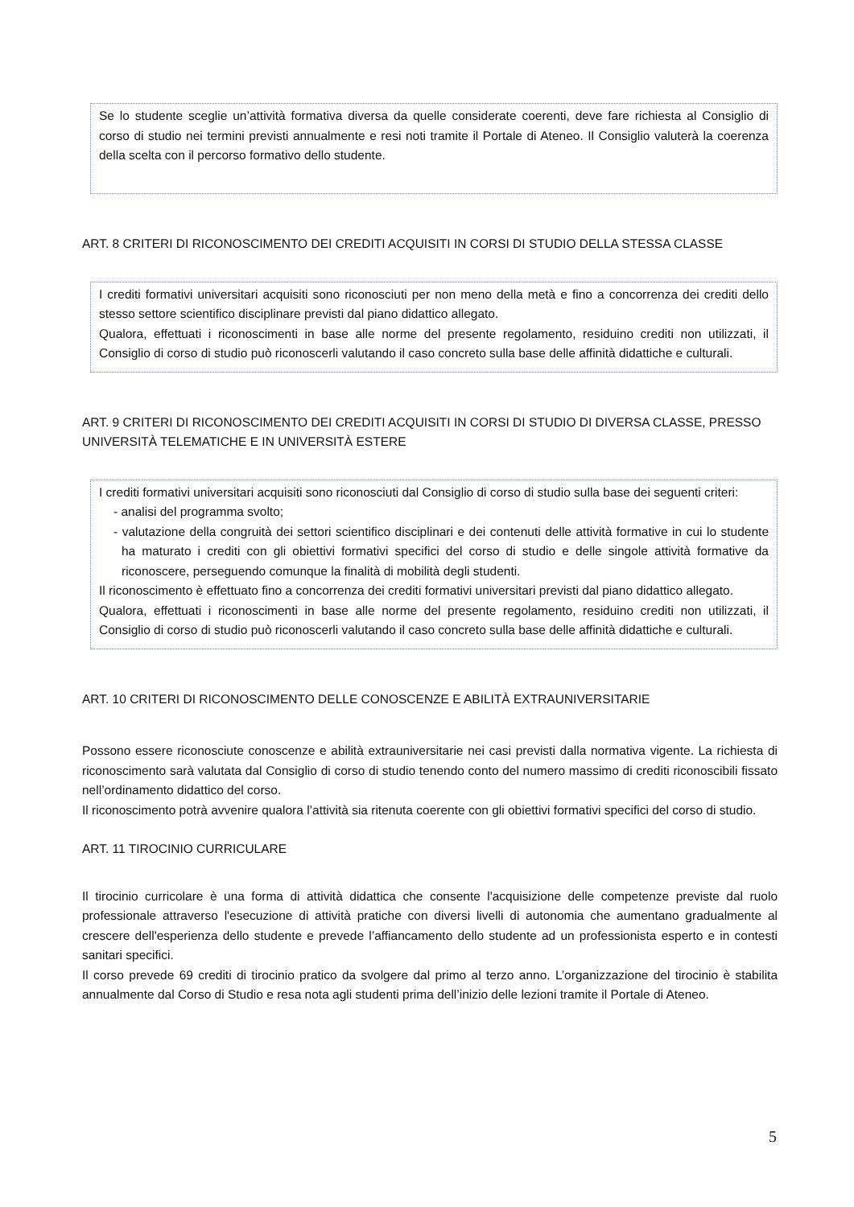Se lo studente sceglie un’attività formativa diversa da quelle considerate coerenti, deve fare richiesta al Consiglio di corso di studio nei termini previsti annualmente e resi noti tramite il Portale di Ateneo. Il Consiglio valuterà la coerenza della scelta con il percorso formativo dello studente.
ART. 8 CRITERI DI RICONOSCIMENTO DEI CREDITI ACQUISITI IN CORSI DI STUDIO DELLA STESSA CLASSE
I crediti formativi universitari acquisiti sono riconosciuti per non meno della metà e fino a concorrenza dei crediti dello stesso settore scientifico disciplinare previsti dal piano didattico allegato.
Qualora, effettuati i riconoscimenti in base alle norme del presente regolamento, residuino crediti non utilizzati, il Consiglio di corso di studio può riconoscerli valutando il caso concreto sulla base delle affinità didattiche e culturali.
ART. 9 CRITERI DI RICONOSCIMENTO DEI CREDITI ACQUISITI IN CORSI DI STUDIO DI DIVERSA CLASSE, PRESSO UNIVERSITÀ TELEMATICHE E IN UNIVERSITÀ ESTERE
I crediti formativi universitari acquisiti sono riconosciuti dal Consiglio di corso di studio sulla base dei seguenti criteri:
- analisi del programma svolto;
- valutazione della congruità dei settori scientifico disciplinari e dei contenuti delle attività formative in cui lo studente ha maturato i crediti con gli obiettivi formativi specifici del corso di studio e delle singole attività formative da riconoscere, perseguendo comunque la finalità di mobilità degli studenti.
Il riconoscimento è effettuato fino a concorrenza dei crediti formativi universitari previsti dal piano didattico allegato.
Qualora, effettuati i riconoscimenti in base alle norme del presente regolamento, residuino crediti non utilizzati, il Consiglio di corso di studio può riconoscerli valutando il caso concreto sulla base delle affinità didattiche e culturali.
ART. 10 CRITERI DI RICONOSCIMENTO DELLE CONOSCENZE E ABILITÀ EXTRAUNIVERSITARIE
Possono essere riconosciute conoscenze e abilità extrauniversitarie nei casi previsti dalla normativa vigente. La richiesta di riconoscimento sarà valutata dal Consiglio di corso di studio tenendo conto del numero massimo di crediti riconoscibili fissato nell’ordinamento didattico del corso.
Il riconoscimento potrà avvenire qualora l’attività sia ritenuta coerente con gli obiettivi formativi specifici del corso di studio.
ART. 11 TIROCINIO CURRICULARE
Il tirocinio curricolare è una forma di attività didattica che consente l'acquisizione delle competenze previste dal ruolo professionale attraverso l'esecuzione di attività pratiche con diversi livelli di autonomia che aumentano gradualmente al crescere dell'esperienza dello studente e prevede l’affiancamento dello studente ad un professionista esperto e in contesti sanitari specifici.
Il corso prevede 69 crediti di tirocinio pratico da svolgere dal primo al terzo anno. L’organizzazione del tirocinio è stabilita annualmente dal Corso di Studio e resa nota agli studenti prima dell’inizio delle lezioni tramite il Portale di Ateneo.
5